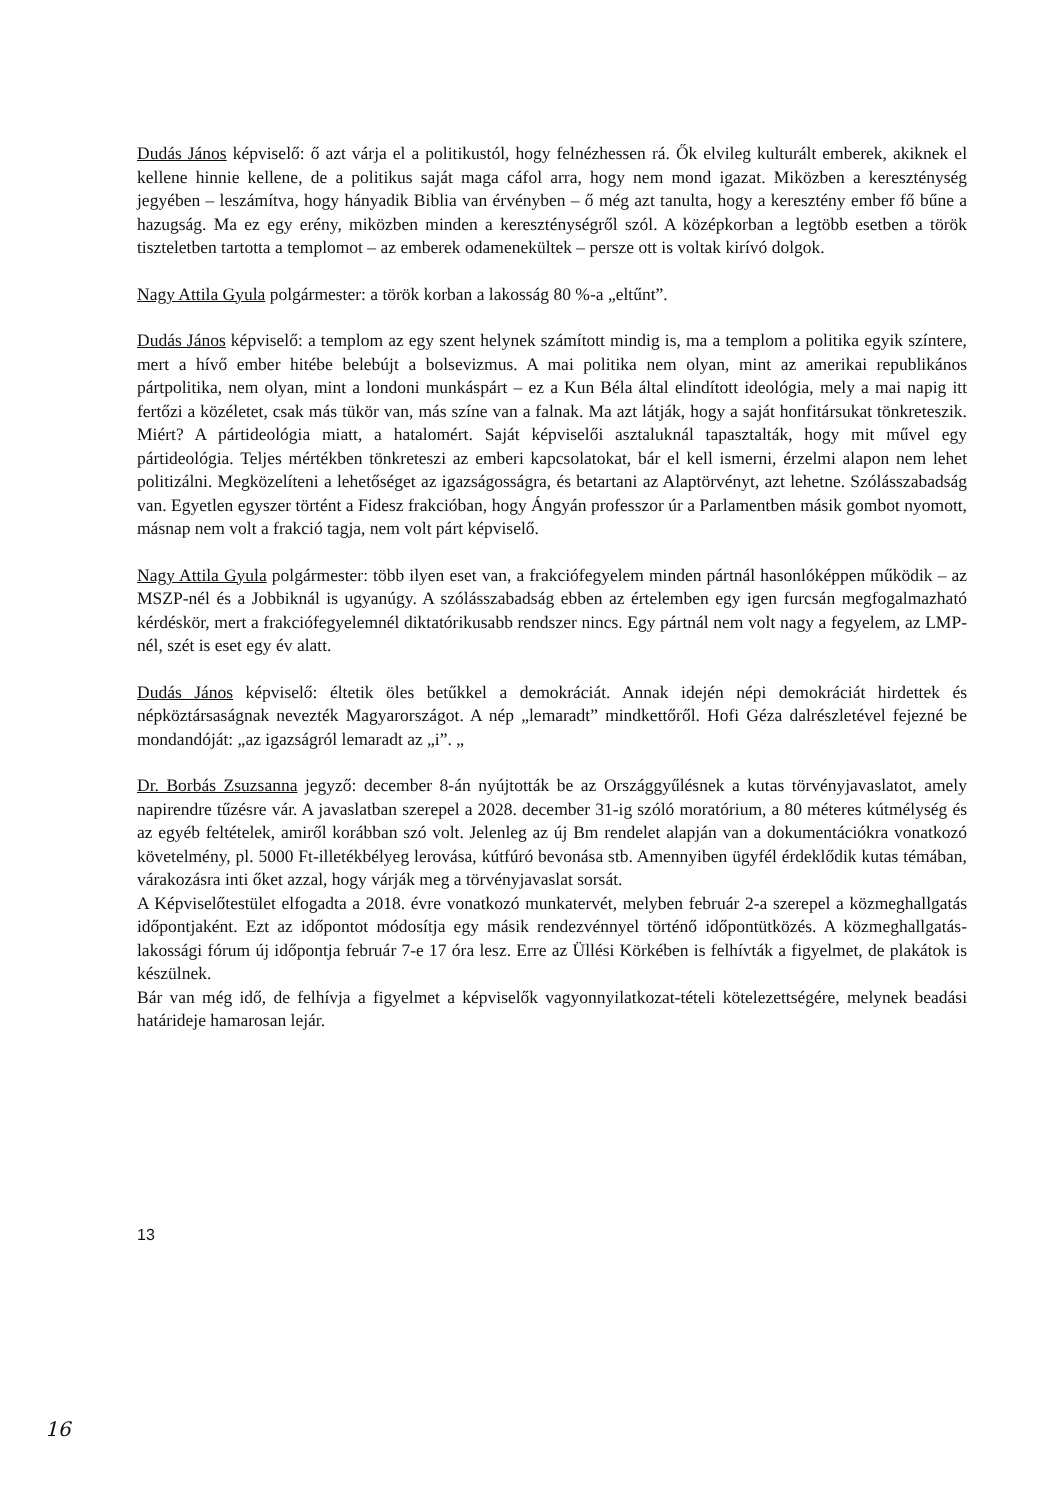Dudás János képviselő: ő azt várja el a politikustól, hogy felnézhessen rá. Ők elvileg kulturált emberek, akiknek el kellene hinnie kellene, de a politikus saját maga cáfol arra, hogy nem mond igazat. Miközben a kereszténység jegyében – leszámítva, hogy hányadik Biblia van érvényben – ő még azt tanulta, hogy a keresztény ember fő bűne a hazugság. Ma ez egy erény, miközben minden a kereszténységről szól. A középkorban a legtöbb esetben a török tiszteletben tartotta a templomot – az emberek odamenekültek – persze ott is voltak kirívó dolgok.
Nagy Attila Gyula polgármester: a török korban a lakosság 80 %-a „eltűnt”.
Dudás János képviselő: a templom az egy szent helynek számított mindig is, ma a templom a politika egyik színtere, mert a hívő ember hitébe belebújt a bolsevizmus. A mai politika nem olyan, mint az amerikai republikános pártpolitika, nem olyan, mint a londoni munkáspárt – ez a Kun Béla által elindított ideológia, mely a mai napig itt fertőzi a közéletet, csak más tükör van, más színe van a falnak. Ma azt látják, hogy a saját honfitársukat tönkreteszik. Miért? A pártideológia miatt, a hatalomért. Saját képviselői asztaluknál tapasztalták, hogy mit művel egy pártideológia. Teljes mértékben tönkreteszi az emberi kapcsolatokat, bár el kell ismerni, érzelmi alapon nem lehet politizálni. Megközelíteni a lehetőséget az igazságosságra, és betartani az Alaptörvényt, azt lehetne. Szólásszabadság van. Egyetlen egyszer történt a Fidesz frakcióban, hogy Ángyán professzor úr a Parlamentben másik gombot nyomott, másnap nem volt a frakció tagja, nem volt párt képviselő.
Nagy Attila Gyula polgármester: több ilyen eset van, a frakciófegyelem minden pártnál hasonlóképpen működik – az MSZP-nél és a Jobbiknál is ugyanúgy. A szólásszabadság ebben az értelemben egy igen furcsán megfogalmazható kérdéskör, mert a frakciófegyelemnél diktatórikusabb rendszer nincs. Egy pártnál nem volt nagy a fegyelem, az LMP-nél, szét is eset egy év alatt.
Dudás János képviselő: éltetik öles betűkkel a demokráciát. Annak idején népi demokráciát hirdettek és népköztársaságnak nevezték Magyarországot. A nép „lemaradt” mindkettőről. Hofi Géza dalrészletével fejezné be mondandóját: „az igazságról lemaradt az „i”. „
Dr. Borbás Zsuzsanna jegyző: december 8-án nyújtották be az Országgyűlésnek a kutas törvényjavaslatot, amely napirendre tűzésre vár. A javaslatban szerepel a 2028. december 31-ig szóló moratórium, a 80 méteres kútmélység és az egyéb feltételek, amiről korábban szó volt. Jelenleg az új Bm rendelet alapján van a dokumentációkra vonatkozó követelmény, pl. 5000 Ft-illetékbélyeg lerovása, kútfúró bevonása stb. Amennyiben ügyfél érdeklődik kutas témában, várakozásra inti őket azzal, hogy várják meg a törvényjavaslat sorsát.
A Képviselőtestület elfogadta a 2018. évre vonatkozó munkatervét, melyben február 2-a szerepel a közmeghallgatás időpontjaként. Ezt az időpontot módosítja egy másik rendezvénnyel történő időpontütközés. A közmeghallgatás-lakossági fórum új időpontja február 7-e 17 óra lesz. Erre az Üllési Körkében is felhívták a figyelmet, de plakátok is készülnek.
Bár van még idő, de felhívja a figyelmet a képviselők vagyonnyilatkozat-tételi kötelezettségére, melynek beadási határideje hamarosan lejár.
13
16